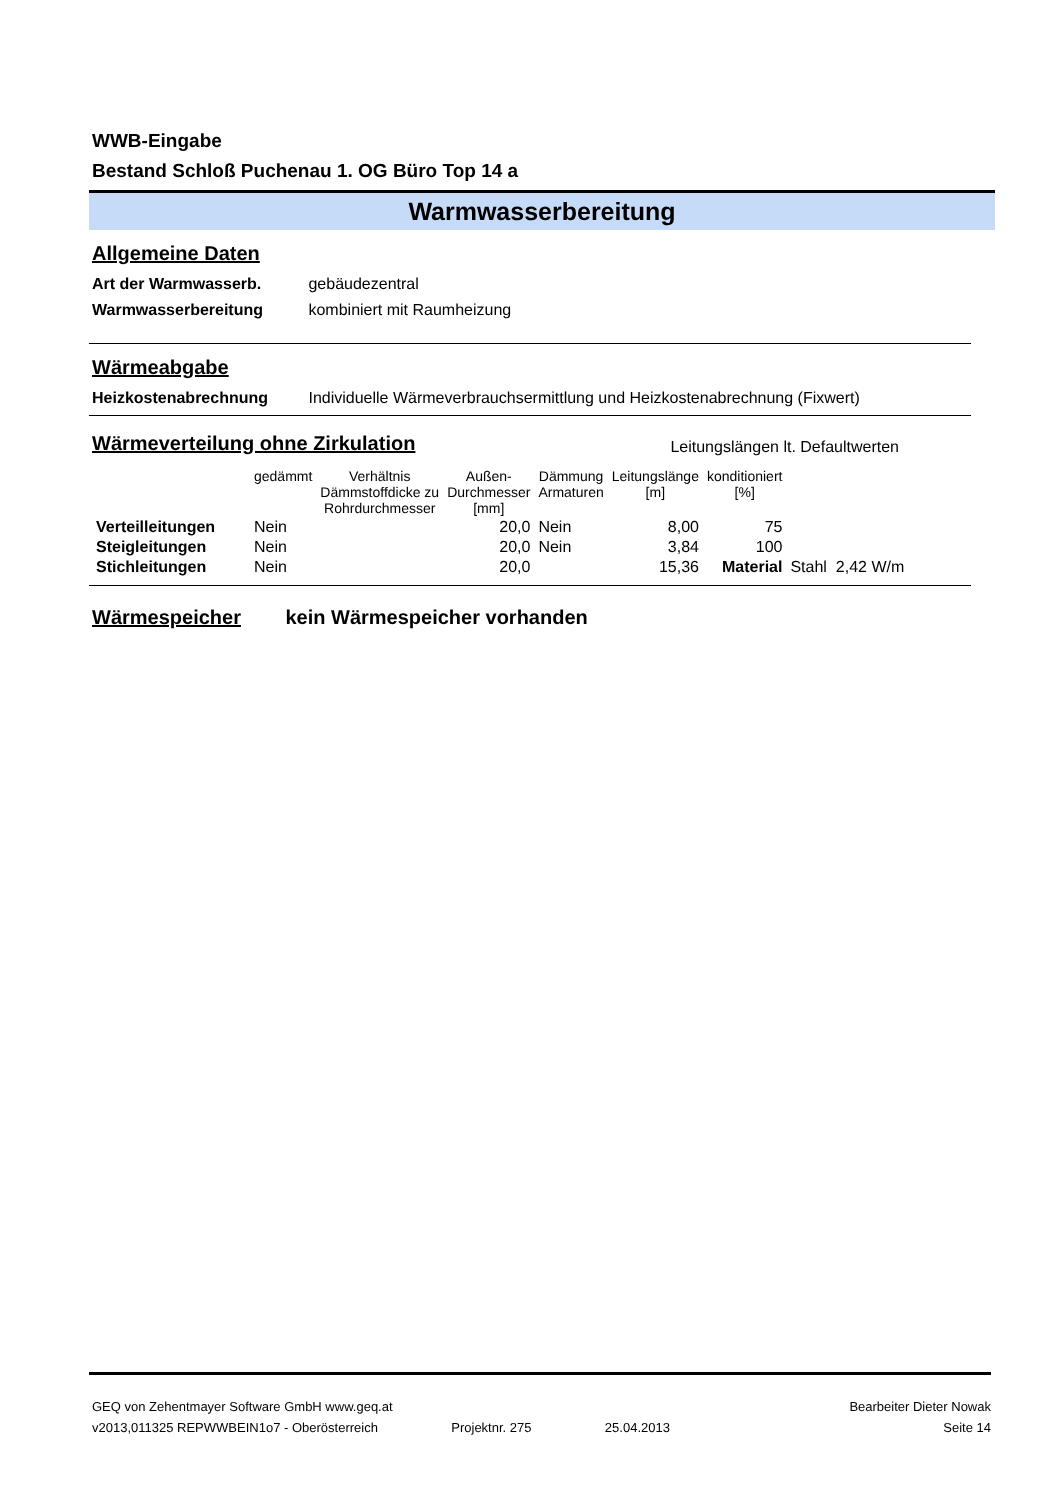WWB-Eingabe
Bestand Schloß Puchenau 1. OG Büro Top 14 a
Warmwasserbereitung
Allgemeine Daten
Art der Warmwasserb. gebäudezentral
Warmwasserbereitung kombiniert mit Raumheizung
Wärmeabgabe
Heizkostenabrechnung Individuelle Wärmeverbrauchsermittlung und Heizkostenabrechnung (Fixwert)
Wärmeverteilung ohne Zirkulation
Leitungslängen lt. Defaultwerten
| | gedämmt | Verhältnis Dämmstoffdicke zu Rohrdurchmesser | Außen- Durchmesser [mm] | Dämmung Armaturen | Leitungslänge [m] | konditioniert [%] | |
| --- | --- | --- | --- | --- | --- | --- | --- |
| Verteilleitungen | Nein | | 20,0 | Nein | 8,00 | 75 | |
| Steigleitungen | Nein | | 20,0 | Nein | 3,84 | 100 | |
| Stichleitungen | Nein | | 20,0 | | 15,36 | Material | Stahl 2,42 W/m |
Wärmespeicher
kein Wärmespeicher vorhanden
GEQ von Zehentmayer Software GmbH www.geq.at Bearbeiter Dieter Nowak
v2013,011325 REPWWBEIN1o7 - Oberösterreich Projektnr. 275 25.04.2013 Seite 14